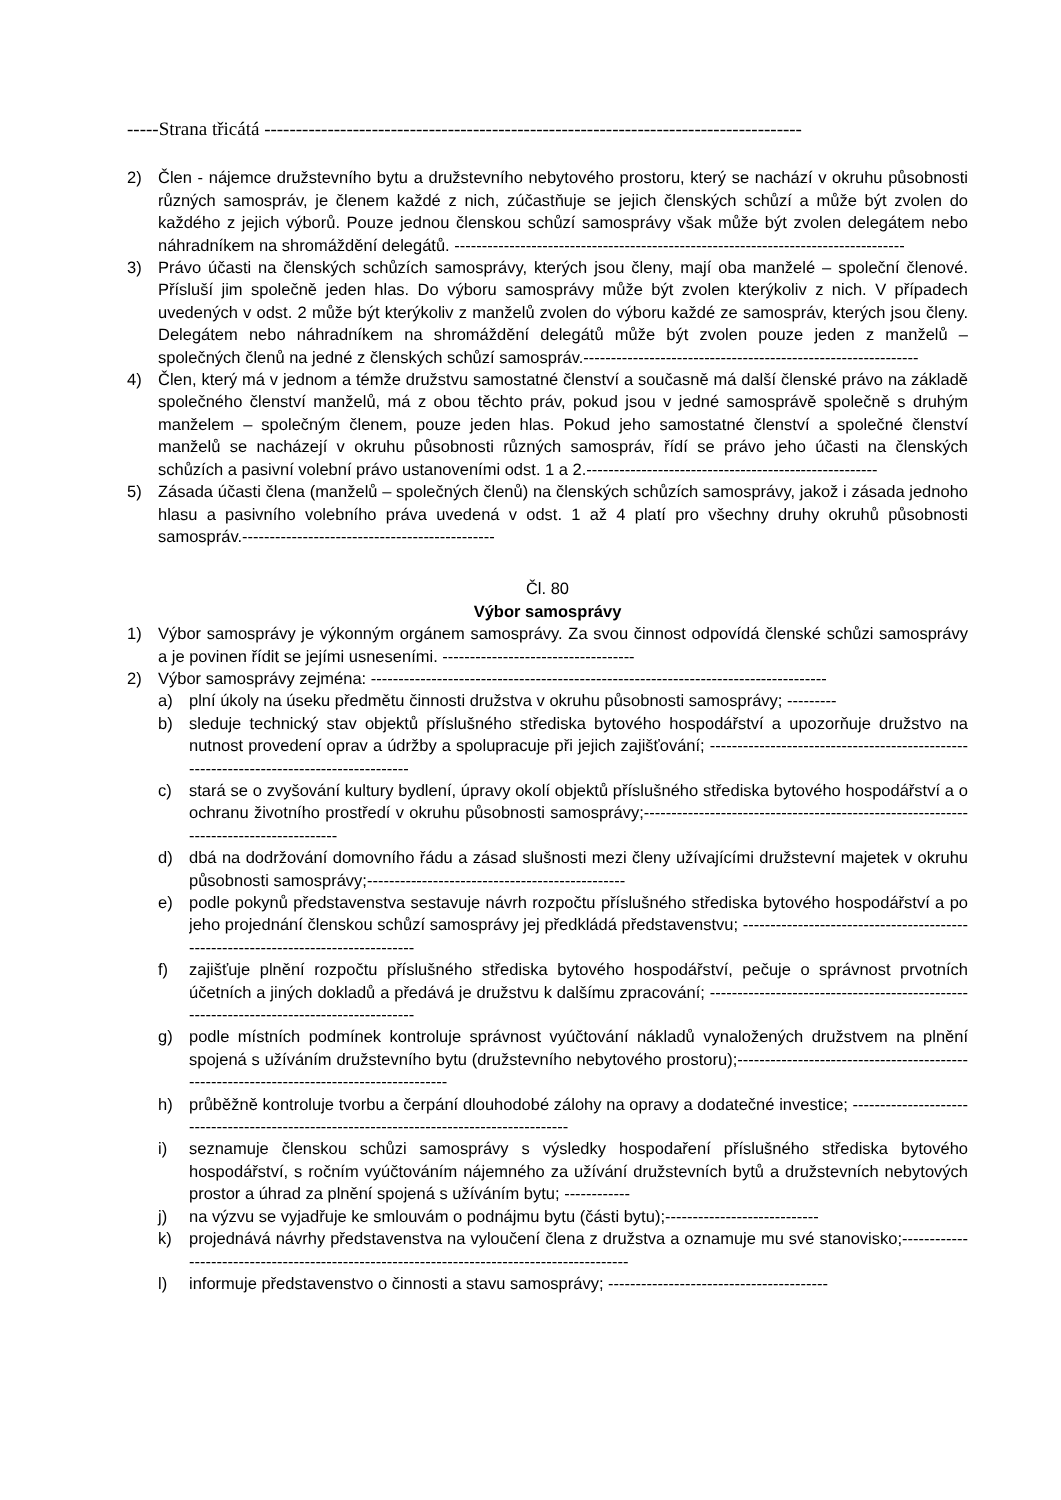-----Strana třicátá -------------------------------------------------------------------------------------
2) Člen - nájemce družstevního bytu a družstevního nebytového prostoru, který se nachází v okruhu působnosti různých samospráv, je členem každé z nich, zúčastňuje se jejich členských schůzí a může být zvolen do každého z jejich výborů. Pouze jednou členskou schůzí samosprávy však může být zvolen delegátem nebo náhradníkem na shromáždění delegátů. ----------------------------------------------------------------------------------
3) Právo účasti na členských schůzích samosprávy, kterých jsou členy, mají oba manželé – společní členové. Přísluší jim společně jeden hlas. Do výboru samosprávy může být zvolen kterýkoliv z nich. V případech uvedených v odst. 2 může být kterýkoliv z manželů zvolen do výboru každé ze samospráv, kterých jsou členy. Delegátem nebo náhradníkem na shromáždění delegátů může být zvolen pouze jeden z manželů – společných členů na jedné z členských schůzí samospráv.-------------------------------------------------------------
4) Člen, který má v jednom a témže družstvu samostatné členství a současně má další členské právo na základě společného členství manželů, má z obou těchto práv, pokud jsou v jedné samosprávě společně s druhým manželem – společným členem, pouze jeden hlas. Pokud jeho samostatné členství a společné členství manželů se nacházejí v okruhu působnosti různých samospráv, řídí se právo jeho účasti na členských schůzích a pasivní volební právo ustanoveními odst. 1 a 2.-----------------------------------------------------
5) Zásada účasti člena (manželů – společných členů) na členských schůzích samosprávy, jakož i zásada jednoho hlasu a pasivního volebního práva uvedená v odst. 1 až 4 platí pro všechny druhy okruhů působnosti samospráv.----------------------------------------------
Čl. 80
Výbor samosprávy
1) Výbor samosprávy je výkonným orgánem samosprávy. Za svou činnost odpovídá členské schůzi samosprávy a je povinen řídit se jejími usneseními. -----------------------------------
2) Výbor samosprávy zejména: -----------------------------------------------------------------------------------
a) plní úkoly na úseku předmětu činnosti družstva v okruhu působnosti samosprávy; ---------
b) sleduje technický stav objektů příslušného střediska bytového hospodářství a upozorňuje družstvo na nutnost provedení oprav a údržby a spolupracuje při jejich zajišťování; ---------------------------------------------------------------------------------------
c) stará se o zvyšování kultury bydlení, úpravy okolí objektů příslušného střediska bytového hospodářství a o ochranu životního prostředí v okruhu působnosti samosprávy;--------------------------------------------------------------------------------------
d) dbá na dodržování domovního řádu a zásad slušnosti mezi členy užívajícími družstevní majetek v okruhu působnosti samosprávy;-----------------------------------------------
e) podle pokynů představenstva sestavuje návrh rozpočtu příslušného střediska bytového hospodářství a po jeho projednání členskou schůzí samosprávy jej předkládá představenstvu; ----------------------------------------------------------------------------------
f) zajišťuje plnění rozpočtu příslušného střediska bytového hospodářství, pečuje o správnost prvotních účetních a jiných dokladů a předává je družstvu k dalšímu zpracování; ----------------------------------------------------------------------------------------
g) podle místních podmínek kontroluje správnost vyúčtování nákladů vynaložených družstvem na plnění spojená s užíváním družstevního bytu (družstevního nebytového prostoru);-----------------------------------------------------------------------------------------
h) průběžně kontroluje tvorbu a čerpání dlouhodobé zálohy na opravy a dodatečné investice; ------------------------------------------------------------------------------------------
i) seznamuje členskou schůzi samosprávy s výsledky hospodaření příslušného střediska bytového hospodářství, s ročním vyúčtováním nájemného za užívání družstevních bytů a družstevních nebytových prostor a úhrad za plnění spojená s užíváním bytu; ------------
j) na výzvu se vyjadřuje ke smlouvám o podnájmu bytu (části bytu);----------------------------
k) projednává návrhy představenstva na vyloučení člena z družstva a oznamuje mu své stanovisko;--------------------------------------------------------------------------------------------
l) informuje představenstvo o činnosti a stavu samosprávy; ----------------------------------------